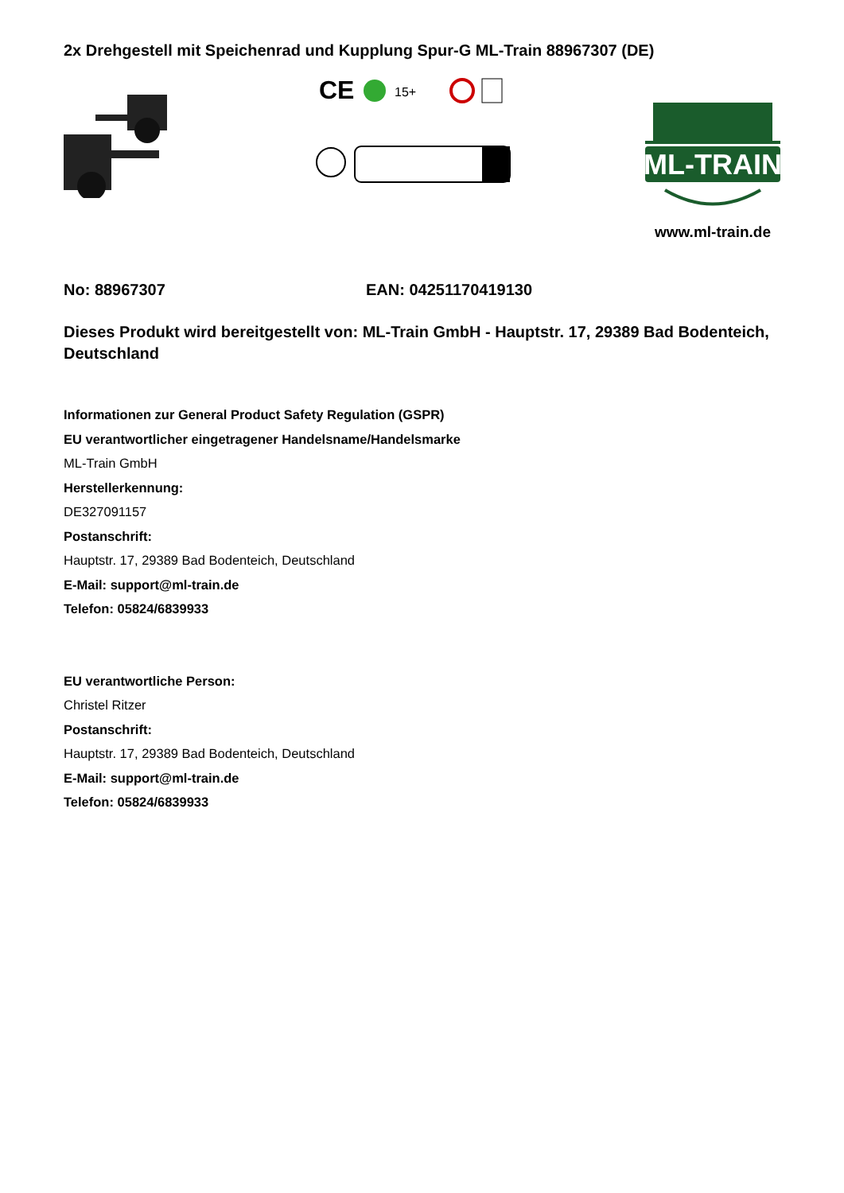2x Drehgestell mit Speichenrad und Kupplung Spur-G ML-Train 88967307 (DE)
CE
15+
ML-TRAIN
www.ml-train.de
No: 88967307 EAN: 04251170419130
Dieses Produkt wird bereitgestellt von: ML-Train GmbH - Hauptstr. 17, 29389 Bad Bodenteich, Deutschland
Informationen zur General Product Safety Regulation (GSPR)
EU verantwortlicher eingetragener Handelsname/Handelsmarke
ML-Train GmbH
Herstellerkennung:
DE327091157
Postanschrift:
Hauptstr. 17, 29389 Bad Bodenteich, Deutschland
E-Mail: support@ml-train.de
Telefon: 05824/6839933
EU verantwortliche Person:
Christel Ritzer
Postanschrift:
Hauptstr. 17, 29389 Bad Bodenteich, Deutschland
E-Mail: support@ml-train.de
Telefon: 05824/6839933